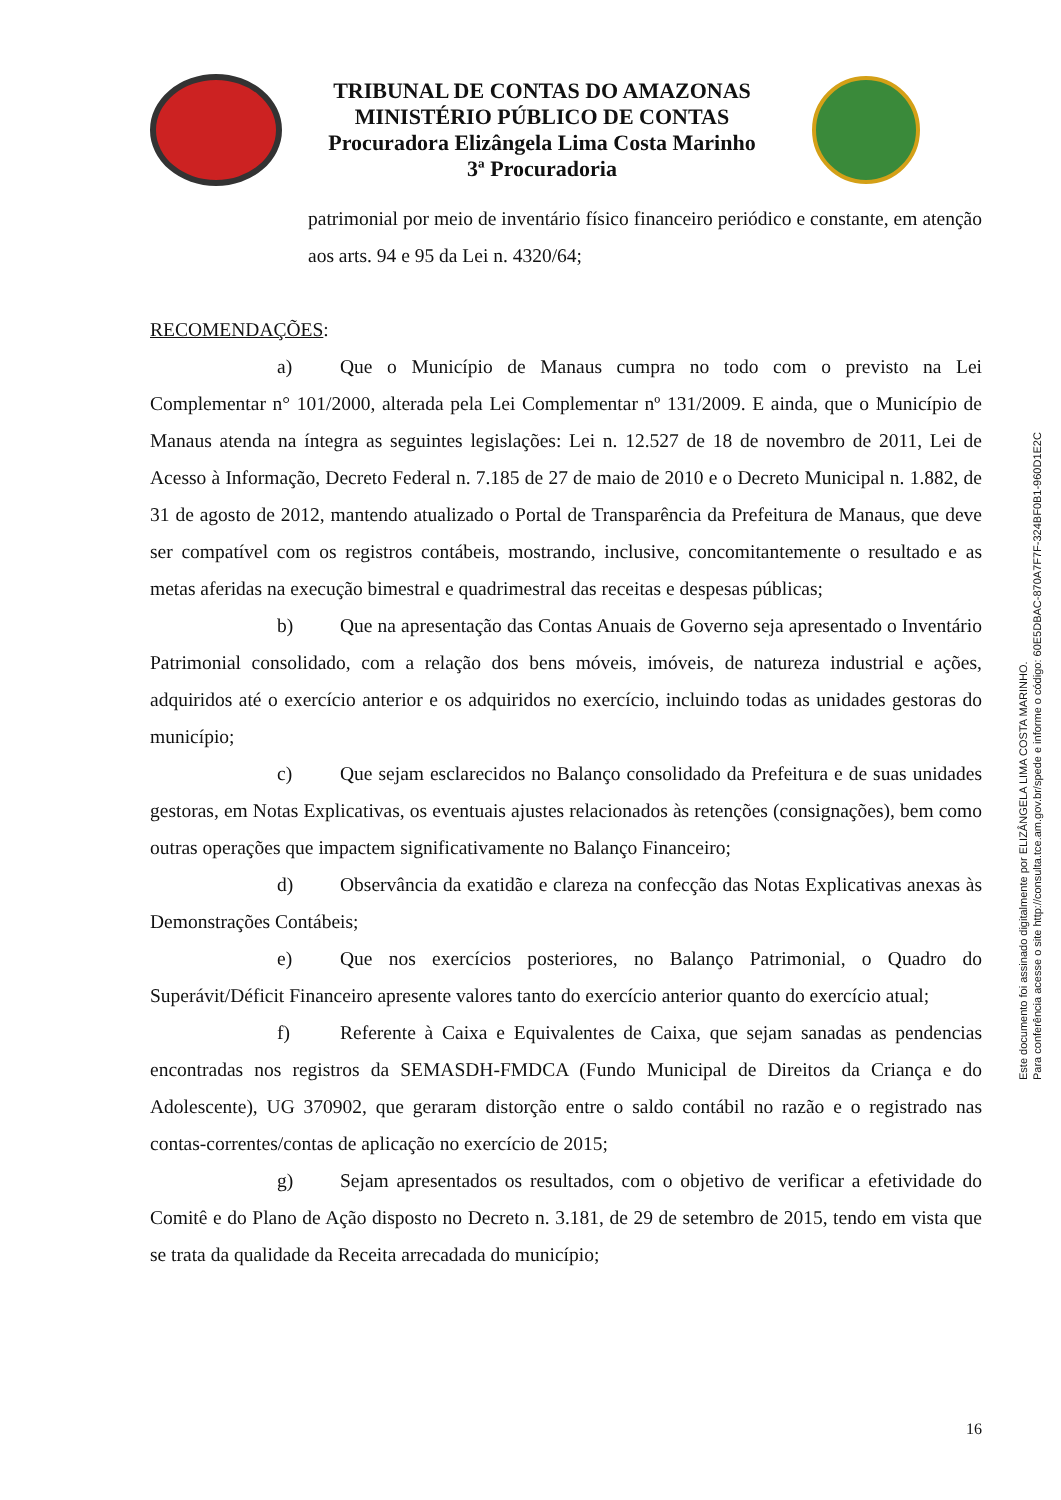TRIBUNAL DE CONTAS DO AMAZONAS
MINISTÉRIO PÚBLICO DE CONTAS
Procuradora Elizângela Lima Costa Marinho
3ª Procuradoria
patrimonial por meio de inventário físico financeiro periódico e constante, em atenção aos arts. 94 e 95 da Lei n. 4320/64;
RECOMENDAÇÕES:
a) Que o Município de Manaus cumpra no todo com o previsto na Lei Complementar n° 101/2000, alterada pela Lei Complementar nº 131/2009. E ainda, que o Município de Manaus atenda na íntegra as seguintes legislações: Lei n. 12.527 de 18 de novembro de 2011, Lei de Acesso à Informação, Decreto Federal n. 7.185 de 27 de maio de 2010 e o Decreto Municipal n. 1.882, de 31 de agosto de 2012, mantendo atualizado o Portal de Transparência da Prefeitura de Manaus, que deve ser compatível com os registros contábeis, mostrando, inclusive, concomitantemente o resultado e as metas aferidas na execução bimestral e quadrimestral das receitas e despesas públicas;
b) Que na apresentação das Contas Anuais de Governo seja apresentado o Inventário Patrimonial consolidado, com a relação dos bens móveis, imóveis, de natureza industrial e ações, adquiridos até o exercício anterior e os adquiridos no exercício, incluindo todas as unidades gestoras do município;
c) Que sejam esclarecidos no Balanço consolidado da Prefeitura e de suas unidades gestoras, em Notas Explicativas, os eventuais ajustes relacionados às retenções (consignações), bem como outras operações que impactem significativamente no Balanço Financeiro;
d) Observância da exatidão e clareza na confecção das Notas Explicativas anexas às Demonstrações Contábeis;
e) Que nos exercícios posteriores, no Balanço Patrimonial, o Quadro do Superávit/Déficit Financeiro apresente valores tanto do exercício anterior quanto do exercício atual;
f) Referente à Caixa e Equivalentes de Caixa, que sejam sanadas as pendencias encontradas nos registros da SEMASDH-FMDCA (Fundo Municipal de Direitos da Criança e do Adolescente), UG 370902, que geraram distorção entre o saldo contábil no razão e o registrado nas contas-correntes/contas de aplicação no exercício de 2015;
g) Sejam apresentados os resultados, com o objetivo de verificar a efetividade do Comitê e do Plano de Ação disposto no Decreto n. 3.181, de 29 de setembro de 2015, tendo em vista que se trata da qualidade da Receita arrecadada do município;
Este documento foi assinado digitalmente por ELIZÂNGELA LIMA COSTA MARINHO.
Para conferência acesse o site http://consulta.tce.am.gov.br/spede e informe o código: 60E5DBAC-870A7F7F-324BF0B1-960D1E2C
16